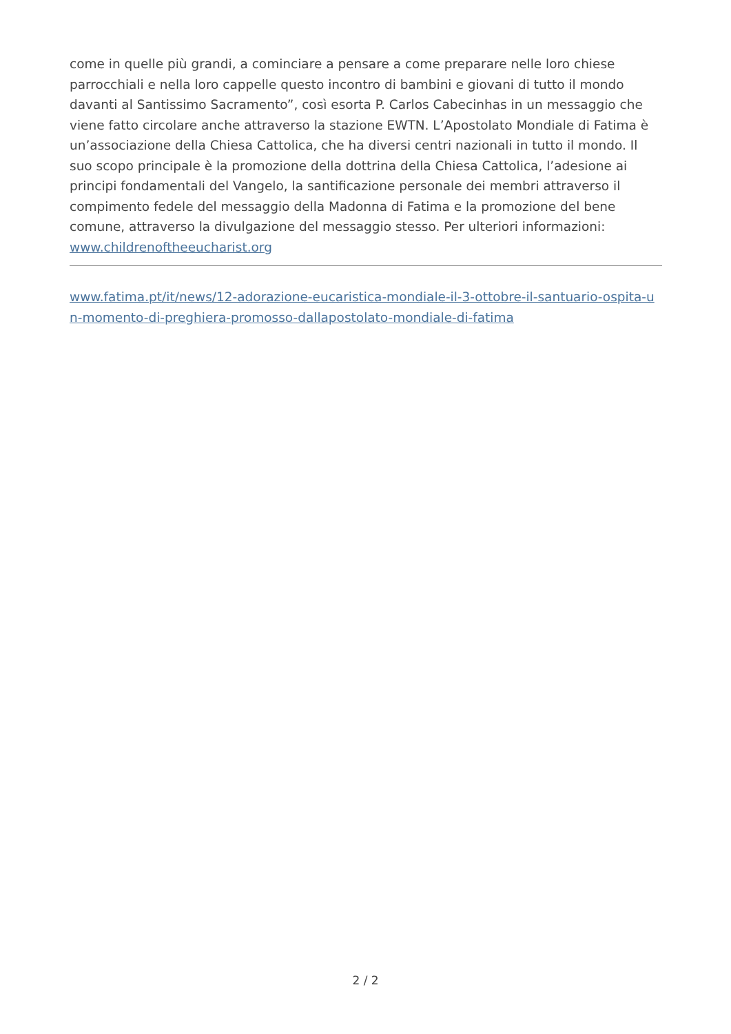come in quelle più grandi, a cominciare a pensare a come preparare nelle loro chiese parrocchiali e nella loro cappelle questo incontro di bambini e giovani di tutto il mondo davanti al Santissimo Sacramento”, così esorta P. Carlos Cabecinhas in un messaggio che viene fatto circolare anche attraverso la stazione EWTN. L’Apostolato Mondiale di Fatima è un’associazione della Chiesa Cattolica, che ha diversi centri nazionali in tutto il mondo. Il suo scopo principale è la promozione della dottrina della Chiesa Cattolica, l’adesione ai principi fondamentali del Vangelo, la santificazione personale dei membri attraverso il compimento fedele del messaggio della Madonna di Fatima e la promozione del bene comune, attraverso la divulgazione del messaggio stesso. Per ulteriori informazioni: www.childrenoftheeucharist.org
www.fatima.pt/it/news/12-adorazione-eucaristica-mondiale-il-3-ottobre-il-santuario-ospita-un-momento-di-preghiera-promosso-dallapostolato-mondiale-di-fatima
2 / 2